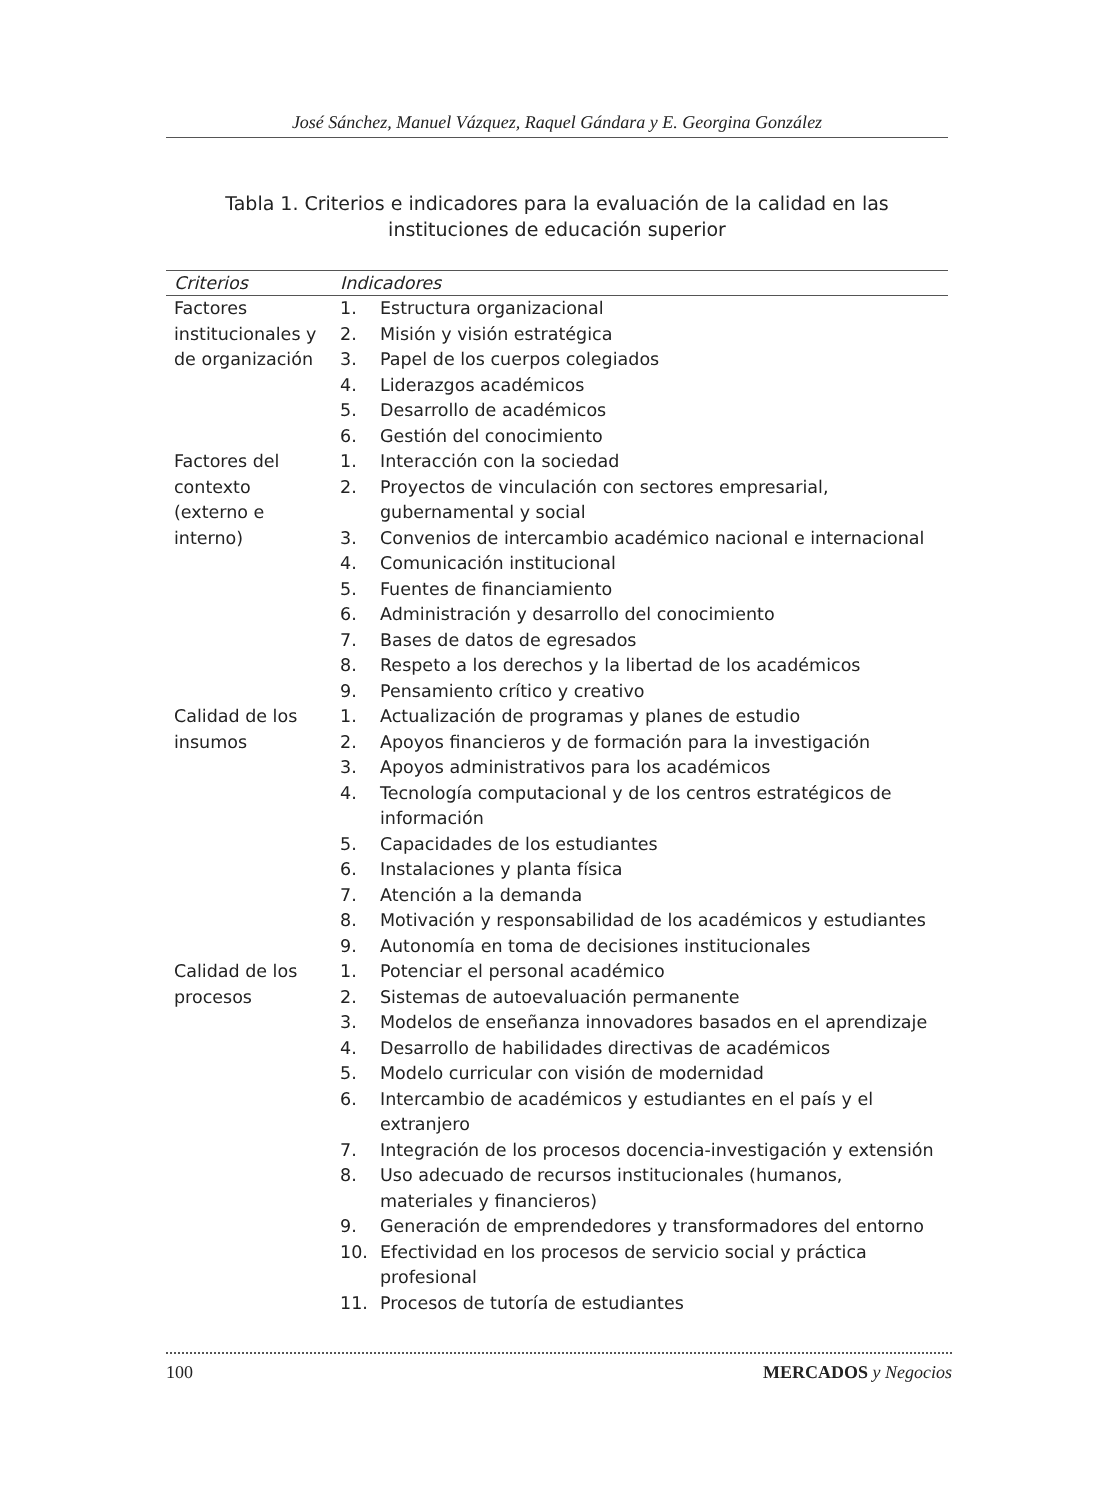José Sánchez, Manuel Vázquez, Raquel Gándara y E. Georgina González
Tabla 1. Criterios e indicadores para la evaluación de la calidad en las instituciones de educación superior
| Criterios | Indicadores |
| --- | --- |
| Factores institucionales y de organización | 1. Estructura organizacional 2. Misión y visión estratégica 3. Papel de los cuerpos colegiados 4. Liderazgos académicos 5. Desarrollo de académicos 6. Gestión del conocimiento |
| Factores del contexto (externo e interno) | 1. Interacción con la sociedad 2. Proyectos de vinculación con sectores empresarial, gubernamental y social 3. Convenios de intercambio académico nacional e internacional 4. Comunicación institucional 5. Fuentes de financiamiento 6. Administración y desarrollo del conocimiento 7. Bases de datos de egresados 8. Respeto a los derechos y la libertad de los académicos 9. Pensamiento crítico y creativo |
| Calidad de los insumos | 1. Actualización de programas y planes de estudio 2. Apoyos financieros y de formación para la investigación 3. Apoyos administrativos para los académicos 4. Tecnología computacional y de los centros estratégicos de información 5. Capacidades de los estudiantes 6. Instalaciones y planta física 7. Atención a la demanda 8. Motivación y responsabilidad de los académicos y estudiantes 9. Autonomía en toma de decisiones institucionales |
| Calidad de los procesos | 1. Potenciar el personal académico 2. Sistemas de autoevaluación permanente 3. Modelos de enseñanza innovadores basados en el aprendizaje 4. Desarrollo de habilidades directivas de académicos 5. Modelo curricular con visión de modernidad 6. Intercambio de académicos y estudiantes en el país y el extranjero 7. Integración de los procesos docencia-investigación y extensión 8. Uso adecuado de recursos institucionales (humanos, materiales y financieros) 9. Generación de emprendedores y transformadores del entorno 10. Efectividad en los procesos de servicio social y práctica profesional 11. Procesos de tutoría de estudiantes |
100 MERCADOS y Negocios